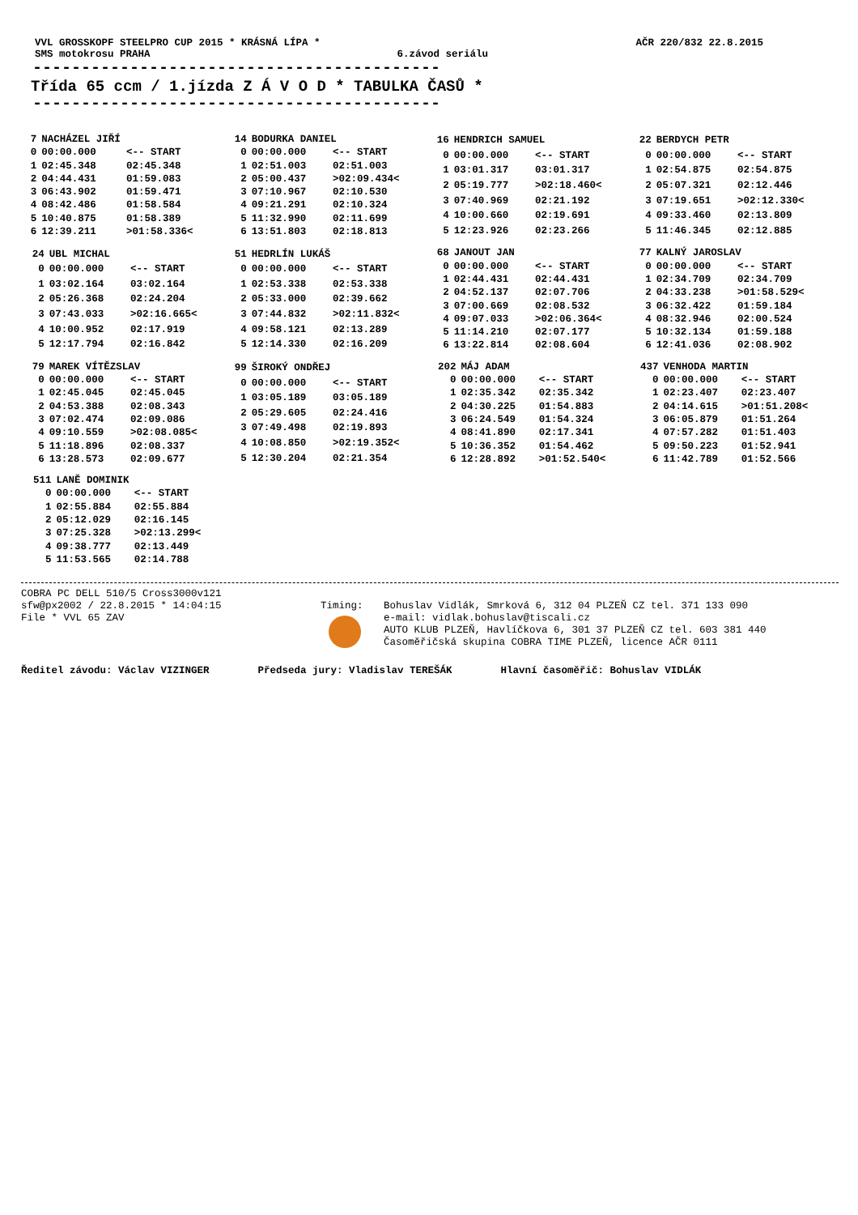VVL GROSSKOPF STEELPRO CUP 2015 * KRÁSNÁ LÍPA * AČR 220/832 22.8.2015
SMS motokrosu PRAHA 6.závod seriálu
------------------------------------------
Třída 65 ccm / 1.jízda Z Á V O D * TABULKA ČASŮ *
------------------------------------------
| 7 | NACHÁZEL JIŘÍ | |
| 0 | 00:00.000 | <-- START |
| 1 | 02:45.348 | 02:45.348 |
| 2 | 04:44.431 | 01:59.083 |
| 3 | 06:43.902 | 01:59.471 |
| 4 | 08:42.486 | 01:58.584 |
| 5 | 10:40.875 | 01:58.389 |
| 6 | 12:39.211 | >01:58.336< |
| 14 | BODURKA DANIEL | |
| 0 | 00:00.000 | <-- START |
| 1 | 02:51.003 | 02:51.003 |
| 2 | 05:00.437 | >02:09.434< |
| 3 | 07:10.967 | 02:10.530 |
| 4 | 09:21.291 | 02:10.324 |
| 5 | 11:32.990 | 02:11.699 |
| 6 | 13:51.803 | 02:18.813 |
| 16 | HENDRICH SAMUEL | |
| 0 | 00:00.000 | <-- START |
| 1 | 03:01.317 | 03:01.317 |
| 2 | 05:19.777 | >02:18.460< |
| 3 | 07:40.969 | 02:21.192 |
| 4 | 10:00.660 | 02:19.691 |
| 5 | 12:23.926 | 02:23.266 |
| 22 | BERDYCH PETR | |
| 0 | 00:00.000 | <-- START |
| 1 | 02:54.875 | 02:54.875 |
| 2 | 05:07.321 | 02:12.446 |
| 3 | 07:19.651 | >02:12.330< |
| 4 | 09:33.460 | 02:13.809 |
| 5 | 11:46.345 | 02:12.885 |
| 24 | UBL MICHAL | |
| 0 | 00:00.000 | <-- START |
| 1 | 03:02.164 | 03:02.164 |
| 2 | 05:26.368 | 02:24.204 |
| 3 | 07:43.033 | >02:16.665< |
| 4 | 10:00.952 | 02:17.919 |
| 5 | 12:17.794 | 02:16.842 |
| 51 | HEDRLÍN LUKÁŠ | |
| 0 | 00:00.000 | <-- START |
| 1 | 02:53.338 | 02:53.338 |
| 2 | 05:33.000 | 02:39.662 |
| 3 | 07:44.832 | >02:11.832< |
| 4 | 09:58.121 | 02:13.289 |
| 5 | 12:14.330 | 02:16.209 |
| 68 | JANOUT JAN | |
| 0 | 00:00.000 | <-- START |
| 1 | 02:44.431 | 02:44.431 |
| 2 | 04:52.137 | 02:07.706 |
| 3 | 07:00.669 | 02:08.532 |
| 4 | 09:07.033 | >02:06.364< |
| 5 | 11:14.210 | 02:07.177 |
| 6 | 13:22.814 | 02:08.604 |
| 77 | KALNÝ JAROSLAV | |
| 0 | 00:00.000 | <-- START |
| 1 | 02:34.709 | 02:34.709 |
| 2 | 04:33.238 | >01:58.529< |
| 3 | 06:32.422 | 01:59.184 |
| 4 | 08:32.946 | 02:00.524 |
| 5 | 10:32.134 | 01:59.188 |
| 6 | 12:41.036 | 02:08.902 |
| 79 | MAREK VÍTĚZSLAV | |
| 0 | 00:00.000 | <-- START |
| 1 | 02:45.045 | 02:45.045 |
| 2 | 04:53.388 | 02:08.343 |
| 3 | 07:02.474 | 02:09.086 |
| 4 | 09:10.559 | >02:08.085< |
| 5 | 11:18.896 | 02:08.337 |
| 6 | 13:28.573 | 02:09.677 |
| 99 | ŠIROKÝ ONDŘEJ | |
| 0 | 00:00.000 | <-- START |
| 1 | 03:05.189 | 03:05.189 |
| 2 | 05:29.605 | 02:24.416 |
| 3 | 07:49.498 | 02:19.893 |
| 4 | 10:08.850 | >02:19.352< |
| 5 | 12:30.204 | 02:21.354 |
| 202 | MÁJ ADAM | |
| 0 | 00:00.000 | <-- START |
| 1 | 02:35.342 | 02:35.342 |
| 2 | 04:30.225 | 01:54.883 |
| 3 | 06:24.549 | 01:54.324 |
| 4 | 08:41.890 | 02:17.341 |
| 5 | 10:36.352 | 01:54.462 |
| 6 | 12:28.892 | >01:52.540< |
| 437 | VENHODA MARTIN | |
| 0 | 00:00.000 | <-- START |
| 1 | 02:23.407 | 02:23.407 |
| 2 | 04:14.615 | >01:51.208< |
| 3 | 06:05.879 | 01:51.264 |
| 4 | 07:57.282 | 01:51.403 |
| 5 | 09:50.223 | 01:52.941 |
| 6 | 11:42.789 | 01:52.566 |
| 511 | LANĚ DOMINIK | |
| 0 | 00:00.000 | <-- START |
| 1 | 02:55.884 | 02:55.884 |
| 2 | 05:12.029 | 02:16.145 |
| 3 | 07:25.328 | >02:13.299< |
| 4 | 09:38.777 | 02:13.449 |
| 5 | 11:53.565 | 02:14.788 |
COBRA PC DELL 510/5 Cross3000v121
sfw@px2002 / 22.8.2015 * 14:04:15
File * VVL 65 ZAV
Timing: Bohuslav Vidlák, Smrková 6, 312 04 PLZEŇ CZ tel. 371 133 090
e-mail: vidlak.bohuslav@tiscali.cz
AUTO KLUB PLZEŇ, Havlíčkova 6, 301 37 PLZEŇ CZ tel. 603 381 440
Časoměřičská skupina COBRA TIME PLZEŇ, licence AČR 0111
Ředitel závodu: Václav VIZINGER Předseda jury: Vladislav TEREŠÁK Hlavní časoměřič: Bohuslav VIDLÁK